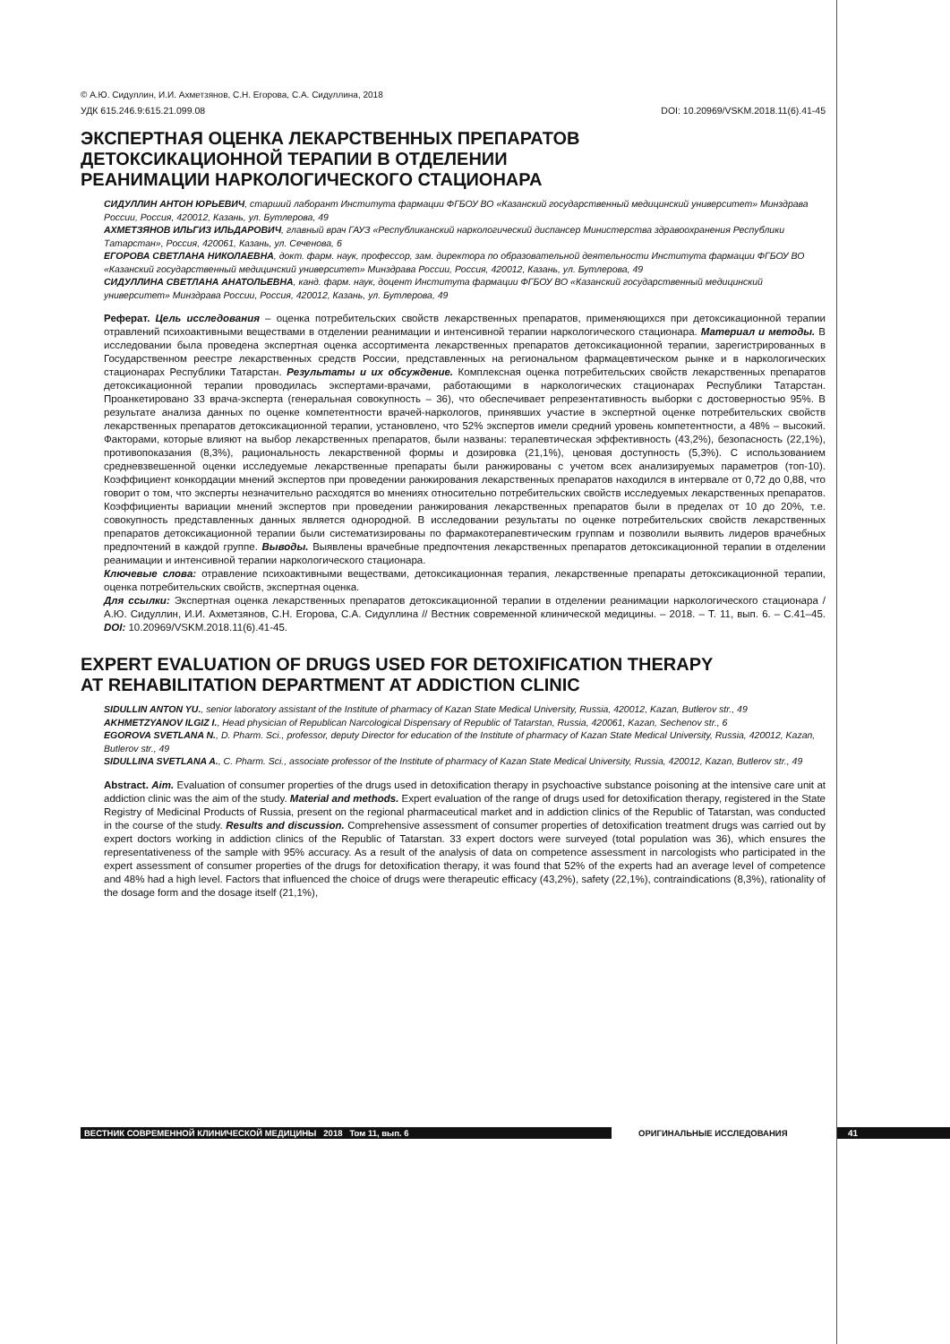© А.Ю. Сидуллин, И.И. Ахметзянов, С.Н. Егорова, С.А. Сидуллина, 2018
УДК 615.246.9:615.21.099.08 DOI: 10.20969/VSKM.2018.11(6).41-45
ЭКСПЕРТНАЯ ОЦЕНКА ЛЕКАРСТВЕННЫХ ПРЕПАРАТОВ
ДЕТОКСИКАЦИОННОЙ ТЕРАПИИ В ОТДЕЛЕНИИ
РЕАНИМАЦИИ НАРКОЛОГИЧЕСКОГО СТАЦИОНАРА
СИДУЛЛИН АНТОН ЮРЬЕВИЧ, старший лаборант Института фармации ФГБОУ ВО «Казанский государственный медицинский университет» Минздрава России, Россия, 420012, Казань, ул. Бутлерова, 49
АХМЕТЗЯНОВ ИЛЬГИЗ ИЛЬДАРОВИЧ, главный врач ГАУЗ «Республиканский наркологический диспансер Министерства здравоохранения Республики Татарстан», Россия, 420061, Казань, ул. Сеченова, 6
ЕГОРОВА СВЕТЛАНА НИКОЛАЕВНА, докт. фарм. наук, профессор, зам. директора по образовательной деятельности Института фармации ФГБОУ ВО «Казанский государственный медицинский университет» Минздрава России, Россия, 420012, Казань, ул. Бутлерова, 49
СИДУЛЛИНА СВЕТЛАНА АНАТОЛЬЕВНА, канд. фарм. наук, доцент Института фармации ФГБОУ ВО «Казанский государственный медицинский университет» Минздрава России, Россия, 420012, Казань, ул. Бутлерова, 49
Реферат. Цель исследования – оценка потребительских свойств лекарственных препаратов, применяющихся при детоксикационной терапии отравлений психоактивными веществами в отделении реанимации и интенсивной терапии наркологического стационара. Материал и методы. В исследовании была проведена экспертная оценка ассортимента лекарственных препаратов детоксикационной терапии, зарегистрированных в Государственном реестре лекарственных средств России, представленных на региональном фармацевтическом рынке и в наркологических стационарах Республики Татарстан. Результаты и их обсуждение. Комплексная оценка потребительских свойств лекарственных препаратов детоксикационной терапии проводилась экспертами-врачами, работающими в наркологических стационарах Республики Татарстан. Проанкетировано 33 врача-эксперта (генеральная совокупность – 36), что обеспечивает репрезентативность выборки с достоверностью 95%. В результате анализа данных по оценке компетентности врачей-наркологов, принявших участие в экспертной оценке потребительских свойств лекарственных препаратов детоксикационной терапии, установлено, что 52% экспертов имели средний уровень компетентности, а 48% – высокий. Факторами, которые влияют на выбор лекарственных препаратов, были названы: терапевтическая эффективность (43,2%), безопасность (22,1%), противопоказания (8,3%), рациональность лекарственной формы и дозировка (21,1%), ценовая доступность (5,3%). С использованием средневзвешенной оценки исследуемые лекарственные препараты были ранжированы с учетом всех анализируемых параметров (топ-10). Коэффициент конкордации мнений экспертов при проведении ранжирования лекарственных препаратов находился в интервале от 0,72 до 0,88, что говорит о том, что эксперты незначительно расходятся во мнениях относительно потребительских свойств исследуемых лекарственных препаратов. Коэффициенты вариации мнений экспертов при проведении ранжирования лекарственных препаратов были в пределах от 10 до 20%, т.е. совокупность представленных данных является однородной. В исследовании результаты по оценке потребительских свойств лекарственных препаратов детоксикационной терапии были систематизированы по фармакотерапевтическим группам и позволили выявить лидеров врачебных предпочтений в каждой группе. Выводы. Выявлены врачебные предпочтения лекарственных препаратов детоксикационной терапии в отделении реанимации и интенсивной терапии наркологического стационара.
Ключевые слова: отравление психоактивными веществами, детоксикационная терапия, лекарственные препараты детоксикационной терапии, оценка потребительских свойств, экспертная оценка.
Для ссылки: Экспертная оценка лекарственных препаратов детоксикационной терапии в отделении реанимации наркологического стационара / А.Ю. Сидуллин, И.И. Ахметзянов, С.Н. Егорова, С.А. Сидуллина // Вестник современной клинической медицины. – 2018. – Т. 11, вып. 6. – С.41–45. DOI: 10.20969/VSKM.2018.11(6).41-45.
EXPERT EVALUATION OF DRUGS USED FOR DETOXIFICATION THERAPY
AT REHABILITATION DEPARTMENT AT ADDICTION CLINIC
SIDULLIN ANTON YU., senior laboratory assistant of the Institute of pharmacy of Kazan State Medical University, Russia, 420012, Kazan, Butlerov str., 49
AKHMETZYANOV ILGIZ I., Head physician of Republican Narcological Dispensary of Republic of Tatarstan, Russia, 420061, Kazan, Sechenov str., 6
EGOROVA SVETLANA N., D. Pharm. Sci., professor, deputy Director for education of the Institute of pharmacy of Kazan State Medical University, Russia, 420012, Kazan, Butlerov str., 49
SIDULLINA SVETLANA A., C. Pharm. Sci., associate professor of the Institute of pharmacy of Kazan State Medical University, Russia, 420012, Kazan, Butlerov str., 49
Abstract. Aim. Evaluation of consumer properties of the drugs used in detoxification therapy in psychoactive substance poisoning at the intensive care unit at addiction clinic was the aim of the study. Material and methods. Expert evaluation of the range of drugs used for detoxification therapy, registered in the State Registry of Medicinal Products of Russia, present on the regional pharmaceutical market and in addiction clinics of the Republic of Tatarstan, was conducted in the course of the study. Results and discussion. Comprehensive assessment of consumer properties of detoxification treatment drugs was carried out by expert doctors working in addiction clinics of the Republic of Tatarstan. 33 expert doctors were surveyed (total population was 36), which ensures the representativeness of the sample with 95% accuracy. As a result of the analysis of data on competence assessment in narcologists who participated in the expert assessment of consumer properties of the drugs for detoxification therapy, it was found that 52% of the experts had an average level of competence and 48% had a high level. Factors that influenced the choice of drugs were therapeutic efficacy (43,2%), safety (22,1%), contraindications (8,3%), rationality of the dosage form and the dosage itself (21,1%),
ВЕСТНИК СОВРЕМЕННОЙ КЛИНИЧЕСКОЙ МЕДИЦИНЫ 2018 Том 11, вып. 6 ОРИГИНАЛЬНЫЕ ИССЛЕДОВАНИЯ 41